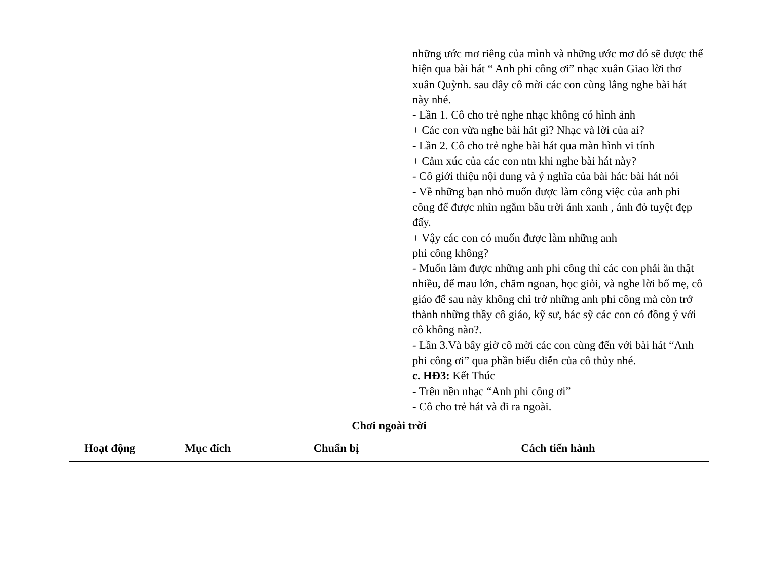| | | | những ước mơ riêng của mình và những ước mơ đó sẽ được thể hiện qua bài hát “ Anh phi công ơi” nhạc xuân Giao lời thơ xuân Quỳnh. sau đây cô mời các con cùng lắng nghe bài hát này nhé. - Lần 1. Cô cho trẻ nghe nhạc không có hình ảnh + Các con vừa nghe bài hát gì? Nhạc và lời của ai? - Lần 2. Cô cho trẻ nghe bài hát qua màn hình vi tính + Cảm xúc của các con ntn khi nghe bài hát này? - Cô giới thiệu nội dung và ý nghĩa của bài hát: bài hát nói - Về những bạn nhỏ muốn được làm công việc của anh phi công để được nhìn ngắm bầu trời ánh xanh , ánh đỏ tuyệt đẹp đấy. + Vậy các con có muốn được làm những anh phi công không? - Muốn làm được những anh phi công thì các con phải ăn thật nhiều, để mau lớn, chăm ngoan, học giỏi, và nghe lời bố mẹ, cô giáo để sau này không chỉ trở những anh phi công mà còn trở thành những thầy cô giáo, kỹ sư, bác sỹ các con có đồng ý với cô không nào?. - Lần 3.Và bây giờ cô mời các con cùng đến với bài hát “Anh phi công ơi” qua phần biểu diễn của cô thủy nhé. c. HĐ3: Kết Thúc - Trên nền nhạc “Anh phi công ơi” - Cô cho trẻ hát và đi ra ngoài. |
| Chơi ngoài trời | | | |
| Hoạt động | Mục đích | Chuẩn bị | Cách tiến hành |